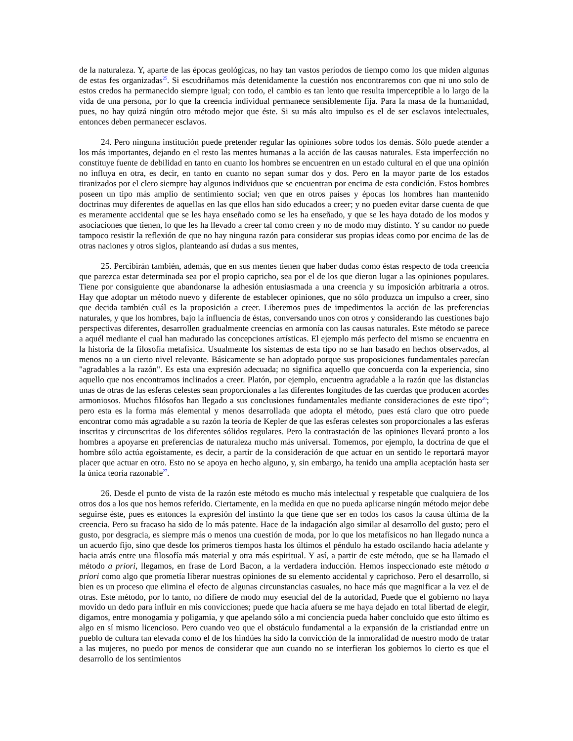de la naturaleza. Y, aparte de las épocas geológicas, no hay tan vastos períodos de tiempo como los que miden algunas de estas fes organizadas<sup>25</sup>. Si escudriñamos más detenidamente la cuestión nos encontraremos con que ni uno solo de estos credos ha permanecido siempre igual; con todo, el cambio es tan lento que resulta imperceptible a lo largo de la vida de una persona, por lo que la creencia individual permanece sensiblemente fija. Para la masa de la humanidad, pues, no hay quizá ningún otro método mejor que éste. Si su más alto impulso es el de ser esclavos intelectuales, entonces deben permanecer esclavos.
24. Pero ninguna institución puede pretender regular las opiniones sobre todos los demás. Sólo puede atender a los más importantes, dejando en el resto las mentes humanas a la acción de las causas naturales. Esta imperfección no constituye fuente de debilidad en tanto en cuanto los hombres se encuentren en un estado cultural en el que una opinión no influya en otra, es decir, en tanto en cuanto no sepan sumar dos y dos. Pero en la mayor parte de los estados tiranizados por el clero siempre hay algunos individuos que se encuentran por encima de esta condición. Estos hombres poseen un tipo más amplio de sentimiento social; ven que en otros países y épocas los hombres han mantenido doctrinas muy diferentes de aquellas en las que ellos han sido educados a creer; y no pueden evitar darse cuenta de que es meramente accidental que se les haya enseñado como se les ha enseñado, y que se les haya dotado de los modos y asociaciones que tienen, lo que les ha llevado a creer tal como creen y no de modo muy distinto. Y su candor no puede tampoco resistir la reflexión de que no hay ninguna razón para considerar sus propias ideas como por encima de las de otras naciones y otros siglos, planteando así dudas a sus mentes,
25. Percibirán también, además, que en sus mentes tienen que haber dudas como éstas respecto de toda creencia que parezca estar determinada sea por el propio capricho, sea por el de los que dieron lugar a las opiniones populares. Tiene por consiguiente que abandonarse la adhesión entusiasmada a una creencia y su imposición arbitraria a otros. Hay que adoptar un método nuevo y diferente de establecer opiniones, que no sólo produzca un impulso a creer, sino que decida también cuál es la proposición a creer. Liberemos pues de impedimentos la acción de las preferencias naturales, y que los hombres, bajo la influencia de éstas, conversando unos con otros y considerando las cuestiones bajo perspectivas diferentes, desarrollen gradualmente creencias en armonía con las causas naturales. Este método se parece a aquél mediante el cual han madurado las concepciones artísticas. El ejemplo más perfecto del mismo se encuentra en la historia de la filosofía metafísica. Usualmente los sistemas de esta tipo no se han basado en hechos observados, al menos no a un cierto nivel relevante. Básicamente se han adoptado porque sus proposiciones fundamentales parecían "agradables a la razón". Es esta una expresión adecuada; no significa aquello que concuerda con la experiencia, sino aquello que nos encontramos inclinados a creer. Platón, por ejemplo, encuentra agradable a la razón que las distancias unas de otras de las esferas celestes sean proporcionales a las diferentes longitudes de las cuerdas que producen acordes armoniosos. Muchos filósofos han llegado a sus conclusiones fundamentales mediante consideraciones de este tipo<sup>26</sup>; pero esta es la forma más elemental y menos desarrollada que adopta el método, pues está claro que otro puede encontrar como más agradable a su razón la teoría de Kepler de que las esferas celestes son proporcionales a las esferas inscritas y circunscritas de los diferentes sólidos regulares. Pero la contrastación de las opiniones llevará pronto a los hombres a apoyarse en preferencias de naturaleza mucho más universal. Tomemos, por ejemplo, la doctrina de que el hombre sólo actúa egoístamente, es decir, a partir de la consideración de que actuar en un sentido le reportará mayor placer que actuar en otro. Esto no se apoya en hecho alguno, y, sin embargo, ha tenido una amplia aceptación hasta ser la única teoría razonable<sup>27</sup>.
26. Desde el punto de vista de la razón este método es mucho más intelectual y respetable que cualquiera de los otros dos a los que nos hemos referido. Ciertamente, en la medida en que no pueda aplicarse ningún método mejor debe seguirse éste, pues es entonces la expresión del instinto la que tiene que ser en todos los casos la causa última de la creencia. Pero su fracaso ha sido de lo más patente. Hace de la indagación algo similar al desarrollo del gusto; pero el gusto, por desgracia, es siempre más o menos una cuestión de moda, por lo que los metafísicos no han llegado nunca a un acuerdo fijo, sino que desde los primeros tiempos hasta los últimos el péndulo ha estado oscilando hacia adelante y hacia atrás entre una filosofía más material y otra más espiritual. Y así, a partir de este método, que se ha llamado el método a priori, llegamos, en frase de Lord Bacon, a la verdadera inducción. Hemos inspeccionado este método a priori como algo que prometía liberar nuestras opiniones de su elemento accidental y caprichoso. Pero el desarrollo, si bien es un proceso que elimina el efecto de algunas circunstancias casuales, no hace más que magnificar a la vez el de otras. Este método, por lo tanto, no difiere de modo muy esencial del de la autoridad, Puede que el gobierno no haya movido un dedo para influir en mis convicciones; puede que hacia afuera se me haya dejado en total libertad de elegir, digamos, entre monogamia y poligamia, y que apelando sólo a mi conciencia pueda haber concluido que esto último es algo en sí mismo licencioso. Pero cuando veo que el obstáculo fundamental a la expansión de la cristiandad entre un pueblo de cultura tan elevada como el de los hindúes ha sido la convicción de la inmoralidad de nuestro modo de tratar a las mujeres, no puedo por menos de considerar que aun cuando no se interfieran los gobiernos lo cierto es que el desarrollo de los sentimientos